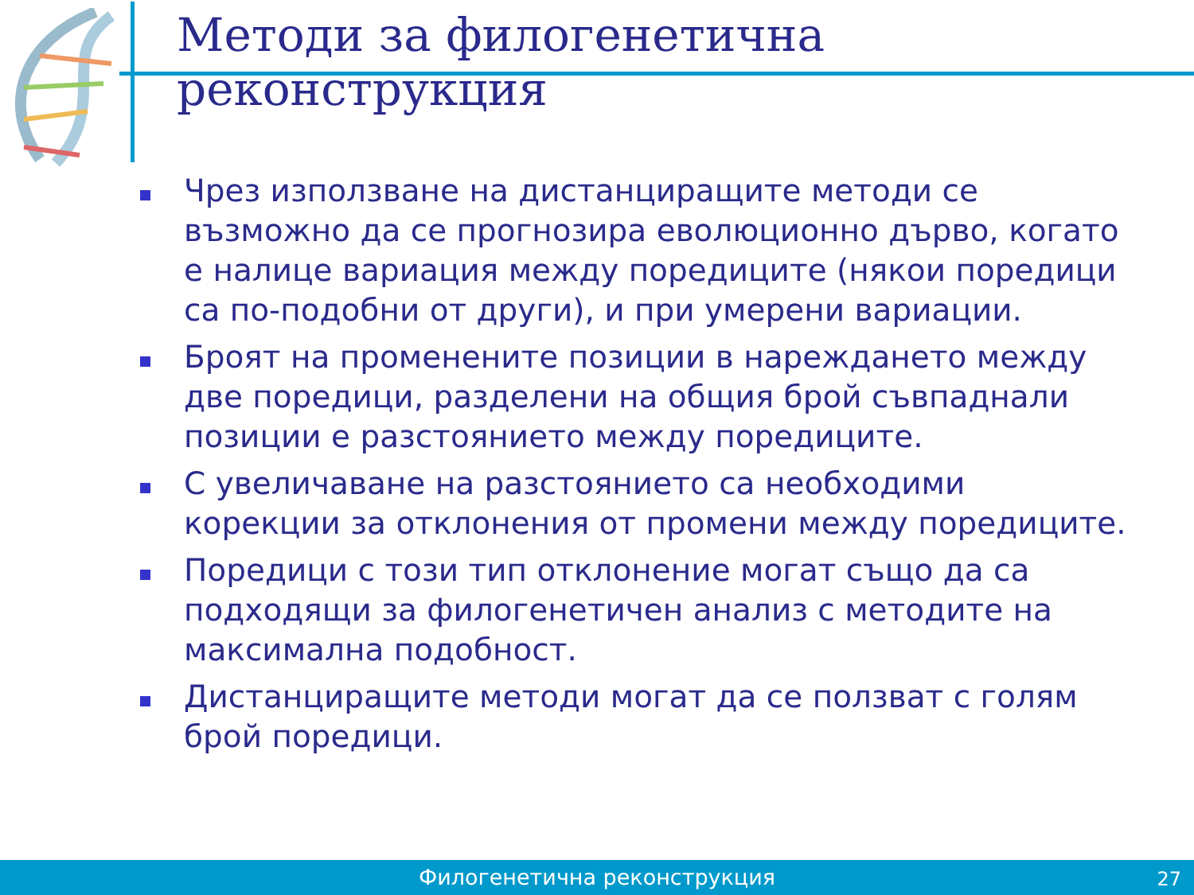Методи за филогенетична реконструкция
Чрез използване на дистанциращите методи се възможно да се прогнозира еволюционно дърво, когато е налице вариация между поредиците (някои поредици са по-подобни от други), и при умерени вариации.
Броят на променените позиции в нареждането между две поредици, разделени на общия брой съвпаднали позиции е разстоянието между поредиците.
С увеличаване на разстоянието са необходими корекции за отклонения от промени между поредиците.
Поредици с този тип отклонение могат също да са подходящи за филогенетичен анализ с методите на максимална подобност.
Дистанциращите методи могат да се ползват с голям брой поредици.
Филогенетична реконструкция 27